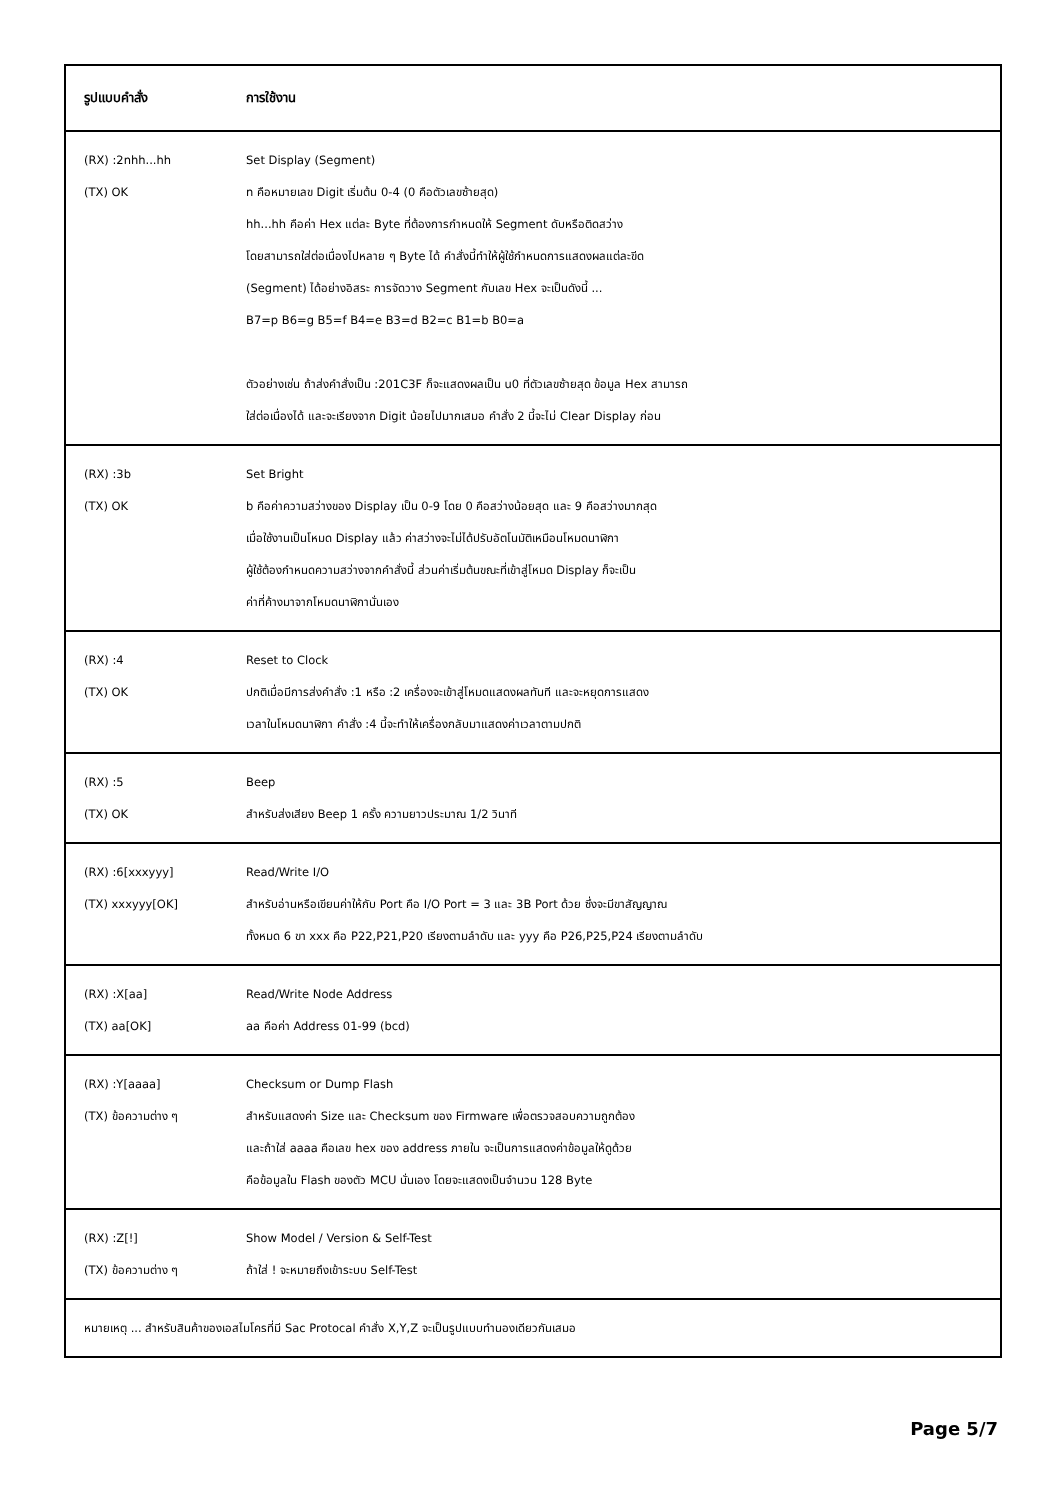| รูปแบบคำสั่ง | การใช้งาน |
| --- | --- |
| (RX) :2nhh...hh (TX) OK | Set Display (Segment) n คือหมายเลข Digit เริ่มต้น 0-4 (0 คือตัวเลขซ้ายสุด) hh...hh คือค่า Hex แต่ละ Byte ที่ต้องการกำหนดให้ Segment ดับหรือติดสว่าง โดยสามารถใส่ต่อเนื่องไปหลาย ๆ Byte ได้ คำสั่งนี้ทำให้ผู้ใช้กำหนดการแสดงผลแต่ละขีด (Segment) ได้อย่างอิสระ การจัดวาง Segment กับเลข Hex จะเป็นดังนี้ ... B7=p B6=g B5=f B4=e B3=d B2=c B1=b B0=a ตัวอย่างเช่น ถ้าส่งคำสั่งเป็น :201C3F ก็จะแสดงผลเป็น u0 ที่ตัวเลขซ้ายสุด ข้อมูล Hex สามารถ ใส่ต่อเนื่องได้ และจะเรียงจาก Digit น้อยไปมากเสมอ คำสั่ง 2 นี้จะไม่ Clear Display ก่อน |
| (RX) :3b (TX) OK | Set Bright b คือค่าความสว่างของ Display เป็น 0-9 โดย 0 คือสว่างน้อยสุด และ 9 คือสว่างมากสุด เมื่อใช้งานเป็นโหมด Display แล้ว ค่าสว่างจะไม่ได้ปรับอัตโนมัติเหมือนโหมดนาฬิกา ผู้ใช้ต้องกำหนดความสว่างจากคำสั่งนี้ ส่วนค่าเริ่มต้นขณะที่เข้าสู่โหมด Display ก็จะเป็น ค่าที่ค้างมาจากโหมดนาฬิกานั่นเอง |
| (RX) :4 (TX) OK | Reset to Clock ปกติเมื่อมีการส่งคำสั่ง :1 หรือ :2 เครื่องจะเข้าสู่โหมดแสดงผลทันที และจะหยุดการแสดง เวลาในโหมดนาฬิกา คำสั่ง :4 นี้จะทำให้เครื่องกลับมาแสดงค่าเวลาตามปกติ |
| (RX) :5 (TX) OK | Beep สำหรับส่งเสียง Beep 1 ครั้ง ความยาวประมาณ 1/2 วินาที |
| (RX) :6[xxxyyy] (TX) xxxyyy[OK] | Read/Write I/O สำหรับอ่านหรือเขียนค่าให้กับ Port คือ I/O Port = 3 และ 3B Port ด้วย ซึ่งจะมีขาสัญญาณ ทั้งหมด 6 ขา xxx คือ P22,P21,P20 เรียงตามลำดับ และ yyy คือ P26,P25,P24 เรียงตามลำดับ |
| (RX) :X[aa] (TX) aa[OK] | Read/Write Node Address aa คือค่า Address 01-99 (bcd) |
| (RX) :Y[aaaa] (TX) ข้อความต่าง ๆ | Checksum or Dump Flash สำหรับแสดงค่า Size และ Checksum ของ Firmware เพื่อตรวจสอบความถูกต้อง และถ้าใส่ aaaa คือเลข hex ของ address ภายใน จะเป็นการแสดงค่าข้อมูลให้ดูด้วย คือข้อมูลใน Flash ของตัว MCU นั่นเอง โดยจะแสดงเป็นจำนวน 128 Byte |
| (RX) :Z[!] (TX) ข้อความต่าง ๆ | Show Model / Version & Self-Test ถ้าใส่ ! จะหมายถึงเข้าระบบ Self-Test |
| หมายเหตุ ... สำหรับสินค้าของเอสไมโครที่มี Sac Protocal คำสั่ง X,Y,Z จะเป็นรูปแบบทำนองเดียวกันเสมอ | |
Page 5/7